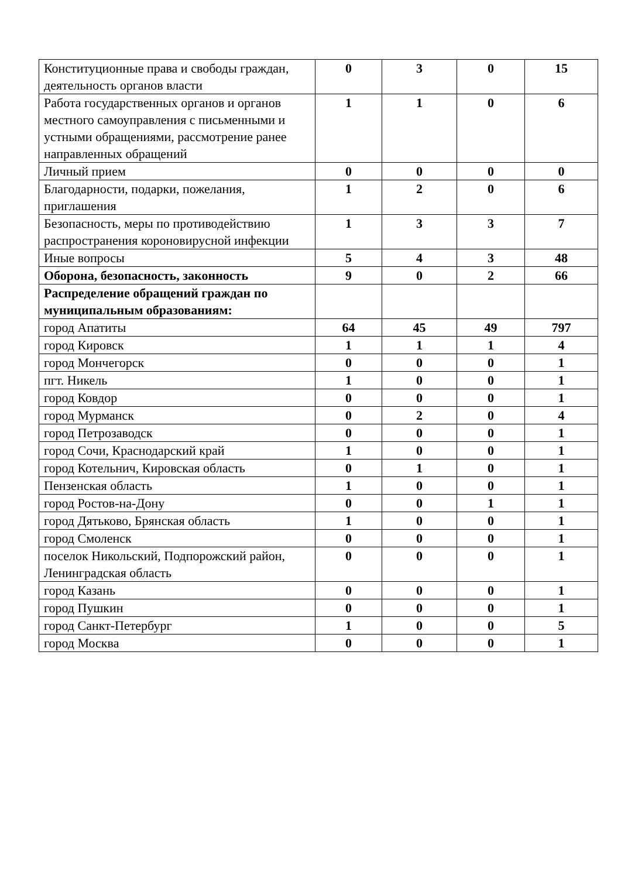| Конституционные права и свободы граждан, деятельность органов власти | 0 | 3 | 0 | 15 |
| Работа государственных органов и органов местного самоуправления с письменными и устными обращениями, рассмотрение ранее направленных обращений | 1 | 1 | 0 | 6 |
| Личный прием | 0 | 0 | 0 | 0 |
| Благодарности, подарки, пожелания, приглашения | 1 | 2 | 0 | 6 |
| Безопасность, меры по противодействию распространения короновирусной инфекции | 1 | 3 | 3 | 7 |
| Иные вопросы | 5 | 4 | 3 | 48 |
| Оборона, безопасность, законность | 9 | 0 | 2 | 66 |
| Распределение обращений граждан по муниципальным образованиям: | | | | |
| город Апатиты | 64 | 45 | 49 | 797 |
| город Кировск | 1 | 1 | 1 | 4 |
| город Мончегорск | 0 | 0 | 0 | 1 |
| пгт. Никель | 1 | 0 | 0 | 1 |
| город Ковдор | 0 | 0 | 0 | 1 |
| город Мурманск | 0 | 2 | 0 | 4 |
| город Петрозаводск | 0 | 0 | 0 | 1 |
| город Сочи, Краснодарский край | 1 | 0 | 0 | 1 |
| город Котельнич, Кировская область | 0 | 1 | 0 | 1 |
| Пензенская область | 1 | 0 | 0 | 1 |
| город Ростов-на-Дону | 0 | 0 | 1 | 1 |
| город Дятьково, Брянская область | 1 | 0 | 0 | 1 |
| город Смоленск | 0 | 0 | 0 | 1 |
| поселок Никольский, Подпорожский район, Ленинградская область | 0 | 0 | 0 | 1 |
| город Казань | 0 | 0 | 0 | 1 |
| город Пушкин | 0 | 0 | 0 | 1 |
| город Санкт-Петербург | 1 | 0 | 0 | 5 |
| город Москва | 0 | 0 | 0 | 1 |